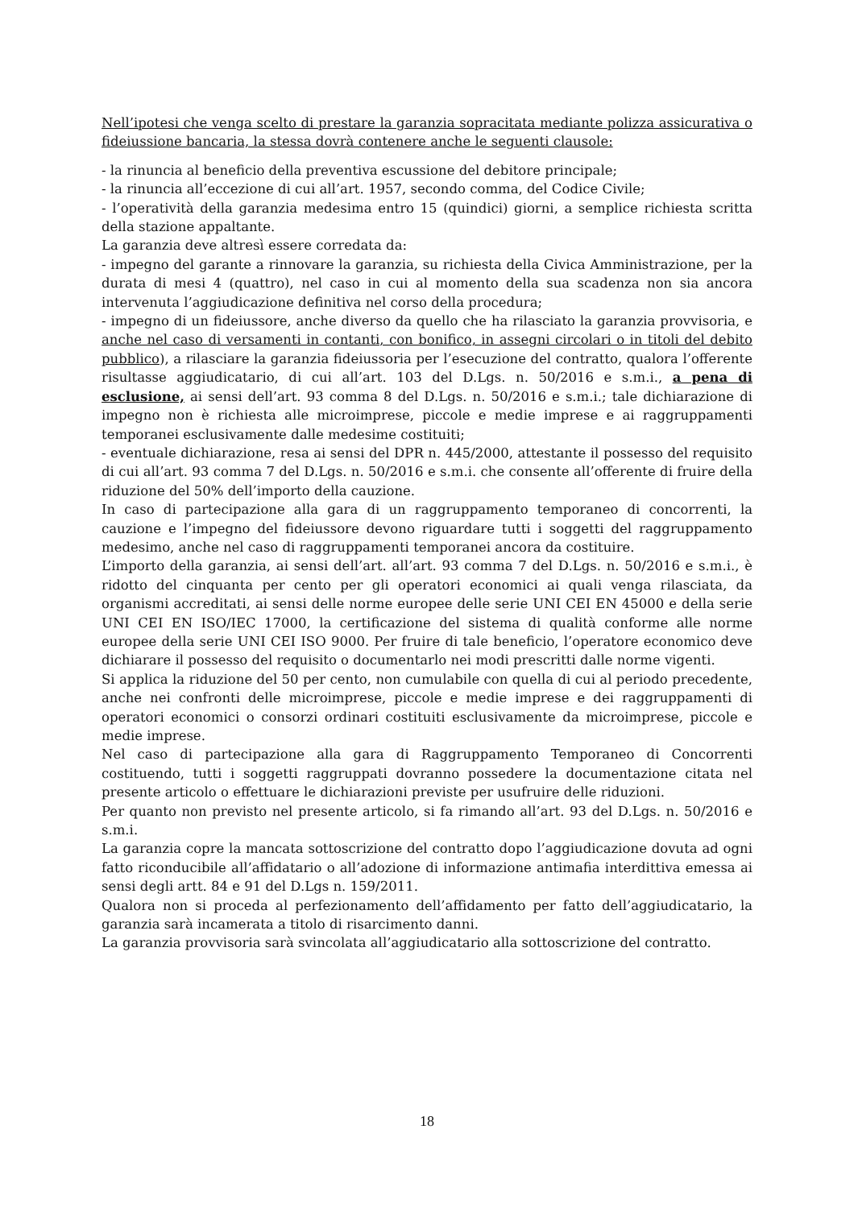Nell’ipotesi che venga scelto di prestare la garanzia sopracitata mediante polizza assicurativa o fideiussione bancaria, la stessa dovrà contenere anche le seguenti clausole:
- la rinuncia al beneficio della preventiva escussione del debitore principale;
- la rinuncia all’eccezione di cui all’art. 1957, secondo comma, del Codice Civile;
- l’operatività della garanzia medesima entro 15 (quindici) giorni, a semplice richiesta scritta della stazione appaltante.
La garanzia deve altresì essere corredata da:
- impegno del garante a rinnovare la garanzia, su richiesta della Civica Amministrazione, per la durata di mesi 4 (quattro), nel caso in cui al momento della sua scadenza non sia ancora intervenuta l’aggiudicazione definitiva nel corso della procedura;
- impegno di un fideiussore, anche diverso da quello che ha rilasciato la garanzia provvisoria, e anche nel caso di versamenti in contanti, con bonifico, in assegni circolari o in titoli del debito pubblico), a rilasciare la garanzia fideiussoria per l’esecuzione del contratto, qualora l’offerente risultasse aggiudicatario, di cui all’art. 103 del D.Lgs. n. 50/2016 e s.m.i., a pena di esclusione, ai sensi dell’art. 93 comma 8 del D.Lgs. n. 50/2016 e s.m.i.; tale dichiarazione di impegno non è richiesta alle microimprese, piccole e medie imprese e ai raggruppamenti temporanei esclusivamente dalle medesime costituiti;
- eventuale dichiarazione, resa ai sensi del DPR n. 445/2000, attestante il possesso del requisito di cui all’art. 93 comma 7 del D.Lgs. n. 50/2016 e s.m.i. che consente all’offerente di fruire della riduzione del 50% dell’importo della cauzione.
In caso di partecipazione alla gara di un raggruppamento temporaneo di concorrenti, la cauzione e l’impegno del fideiussore devono riguardare tutti i soggetti del raggruppamento medesimo, anche nel caso di raggruppamenti temporanei ancora da costituire.
L’importo della garanzia, ai sensi dell’art. all’art. 93 comma 7 del D.Lgs. n. 50/2016 e s.m.i., è ridotto del cinquanta per cento per gli operatori economici ai quali venga rilasciata, da organismi accreditati, ai sensi delle norme europee delle serie UNI CEI EN 45000 e della serie UNI CEI EN ISO/IEC 17000, la certificazione del sistema di qualità conforme alle norme europee della serie UNI CEI ISO 9000. Per fruire di tale beneficio, l’operatore economico deve dichiarare il possesso del requisito o documentarlo nei modi prescritti dalle norme vigenti.
Si applica la riduzione del 50 per cento, non cumulabile con quella di cui al periodo precedente, anche nei confronti delle microimprese, piccole e medie imprese e dei raggruppamenti di operatori economici o consorzi ordinari costituiti esclusivamente da microimprese, piccole e medie imprese.
Nel caso di partecipazione alla gara di Raggruppamento Temporaneo di Concorrenti costituendo, tutti i soggetti raggruppati dovranno possedere la documentazione citata nel presente articolo o effettuare le dichiarazioni previste per usufruire delle riduzioni.
Per quanto non previsto nel presente articolo, si fa rimando all’art. 93 del D.Lgs. n. 50/2016 e s.m.i.
La garanzia copre la mancata sottoscrizione del contratto dopo l’aggiudicazione dovuta ad ogni fatto riconducibile all’affidatario o all’adozione di informazione antimafia interdittiva emessa ai sensi degli artt. 84 e 91 del D.Lgs n. 159/2011.
Qualora non si proceda al perfezionamento dell’affidamento per fatto dell’aggiudicatario, la garanzia sarà incamerata a titolo di risarcimento danni.
La garanzia provvisoria sarà svincolata all’aggiudicatario alla sottoscrizione del contratto.
18